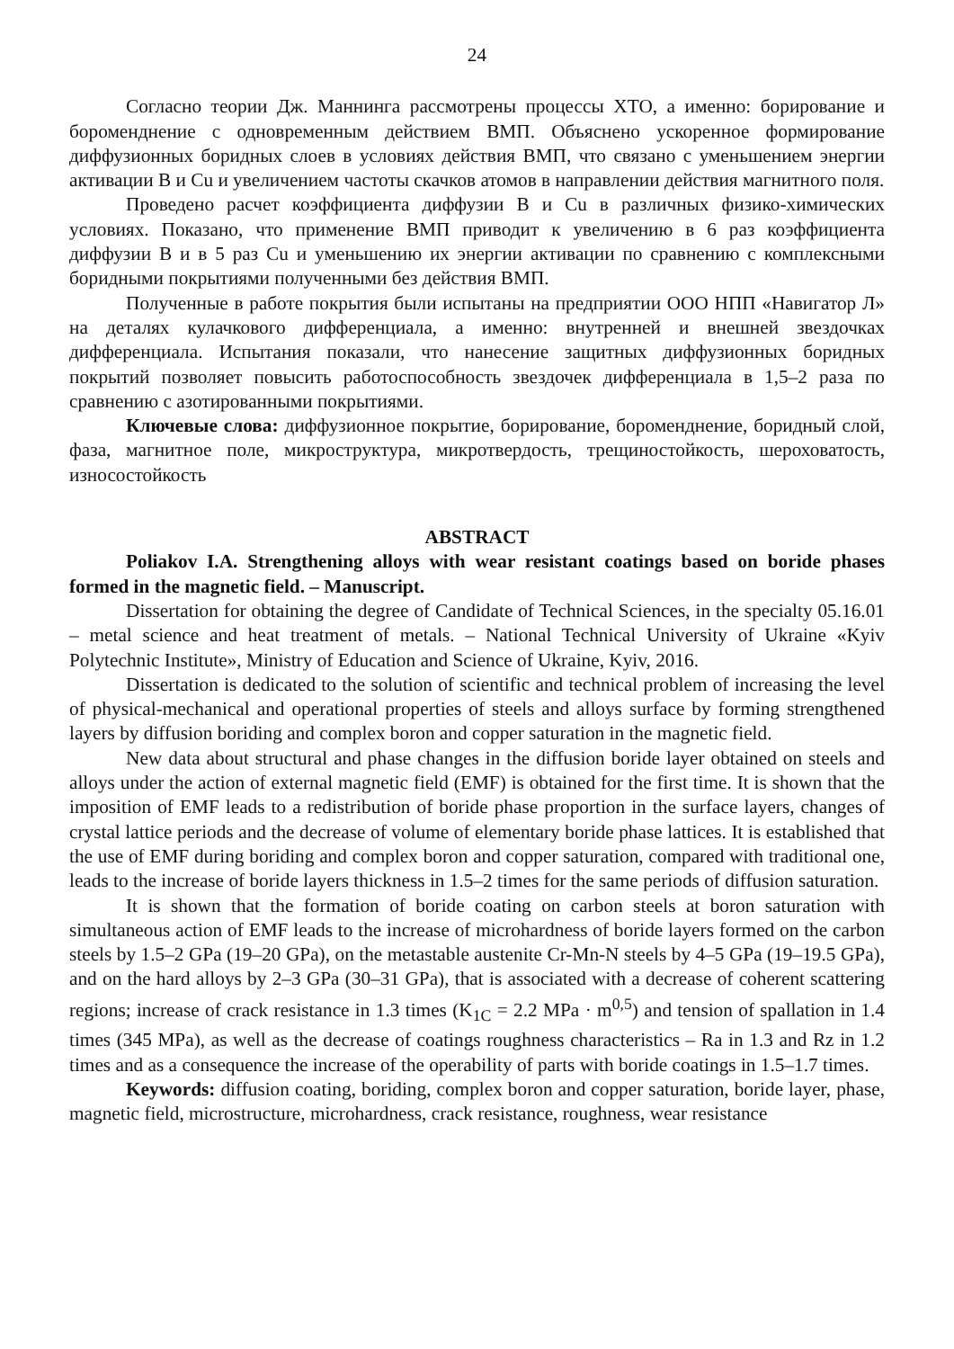24
Согласно теории Дж. Маннинга рассмотрены процессы ХТО, а именно: борирование и бороменднение с одновременным действием ВМП. Объяснено ускоренное формирование диффузионных боридных слоев в условиях действия ВМП, что связано с уменьшением энергии активации B и Cu и увеличением частоты скачков атомов в направлении действия магнитного поля.
Проведено расчет коэффициента диффузии B и Cu в различных физико-химических условиях. Показано, что применение ВМП приводит к увеличению в 6 раз коэффициента диффузии B и в 5 раз Cu и уменьшению их энергии активации по сравнению с комплексными боридными покрытиями полученными без действия ВМП.
Полученные в работе покрытия были испытаны на предприятии ООО НПП «Навигатор Л» на деталях кулачкового дифференциала, а именно: внутренней и внешней звездочках дифференциала. Испытания показали, что нанесение защитных диффузионных боридных покрытий позволяет повысить работоспособность звездочек дифференциала в 1,5–2 раза по сравнению с азотированными покрытиями.
Ключевые слова: диффузионное покрытие, борирование, бороменднение, боридный слой, фаза, магнитное поле, микроструктура, микротвердость, трещиностойкость, шероховатость, износостойкость
ABSTRACT
Poliakov I.A. Strengthening alloys with wear resistant coatings based on boride phases formed in the magnetic field. – Manuscript.
Dissertation for obtaining the degree of Candidate of Technical Sciences, in the specialty 05.16.01 – metal science and heat treatment of metals. – National Technical University of Ukraine «Kyiv Polytechnic Institute», Ministry of Education and Science of Ukraine, Kyiv, 2016.
Dissertation is dedicated to the solution of scientific and technical problem of increasing the level of physical-mechanical and operational properties of steels and alloys surface by forming strengthened layers by diffusion boriding and complex boron and copper saturation in the magnetic field.
New data about structural and phase changes in the diffusion boride layer obtained on steels and alloys under the action of external magnetic field (EMF) is obtained for the first time. It is shown that the imposition of EMF leads to a redistribution of boride phase proportion in the surface layers, changes of crystal lattice periods and the decrease of volume of elementary boride phase lattices. It is established that the use of EMF during boriding and complex boron and copper saturation, compared with traditional one, leads to the increase of boride layers thickness in 1.5–2 times for the same periods of diffusion saturation.
It is shown that the formation of boride coating on carbon steels at boron saturation with simultaneous action of EMF leads to the increase of microhardness of boride layers formed on the carbon steels by 1.5–2 GPa (19–20 GPa), on the metastable austenite Cr-Mn-N steels by 4–5 GPa (19–19.5 GPa), and on the hard alloys by 2–3 GPa (30–31 GPa), that is associated with a decrease of coherent scattering regions; increase of crack resistance in 1.3 times (K<sub>1C</sub> = 2.2 MPa · m<sup>0,5</sup>) and tension of spallation in 1.4 times (345 MPa), as well as the decrease of coatings roughness characteristics – Ra in 1.3 and Rz in 1.2 times and as a consequence the increase of the operability of parts with boride coatings in 1.5–1.7 times.
Keywords: diffusion coating, boriding, complex boron and copper saturation, boride layer, phase, magnetic field, microstructure, microhardness, crack resistance, roughness, wear resistance